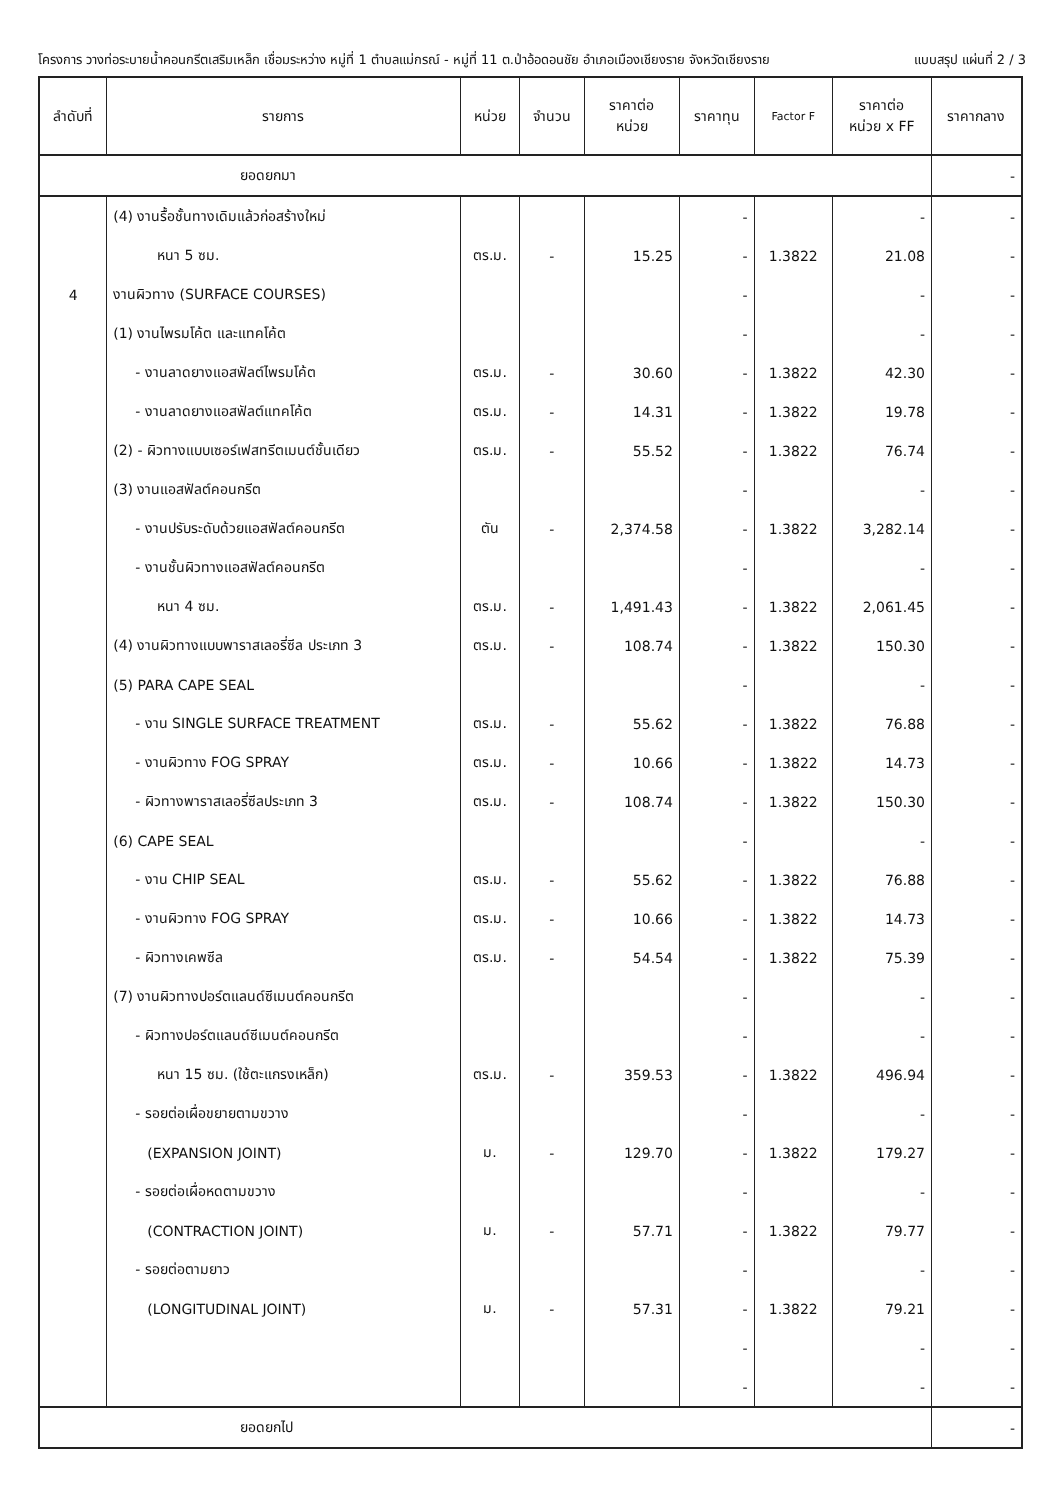โครงการ วางท่อระบายน้ำคอนกรีตเสริมเหล็ก เชื่อมระหว่าง หมู่ที่ 1 ตำบลแม่กรณ์ - หมู่ที่ 11 ต.ป่าอ้อดอนชัย อำเภอเมืองเชียงราย จังหวัดเชียงราย แบบสรุป แผ่นที่ 2 / 3
| ลำดับที่ | รายการ | หน่วย | จำนวน | ราคาต่อ หน่วย | ราคาทุน | Factor F | ราคาต่อ หน่วย x FF | ราคากลาง |
| --- | --- | --- | --- | --- | --- | --- | --- | --- |
| ยอดยกมา | | | | | | | | - |
| | (4) งานรื้อชั้นทางเดิมแล้วก่อสร้างใหม่ | | | | - | | - | - |
| | หนา 5 ซม. | ตร.ม. | - | 15.25 | - | 1.3822 | 21.08 | - |
| 4 | งานผิวทาง (SURFACE COURSES) | | | | - | | - | - |
| | (1) งานไพรมโค้ต และแทคโค้ต | | | | - | | - | - |
| | - งานลาดยางแอสฟัลต์ไพรมโค้ต | ตร.ม. | - | 30.60 | - | 1.3822 | 42.30 | - |
| | - งานลาดยางแอสฟัลต์แทคโค้ต | ตร.ม. | - | 14.31 | - | 1.3822 | 19.78 | - |
| | (2) - ผิวทางแบบเซอร์เฟสทรีตเมนต์ชั้นเดียว | ตร.ม. | - | 55.52 | - | 1.3822 | 76.74 | - |
| | (3) งานแอสฟัลต์คอนกรีต | | | | - | | - | - |
| | - งานปรับระดับด้วยแอสฟัลต์คอนกรีต | ตัน | - | 2,374.58 | - | 1.3822 | 3,282.14 | - |
| | - งานชั้นผิวทางแอสฟัลต์คอนกรีต | | | | - | | - | - |
| | หนา 4 ซม. | ตร.ม. | - | 1,491.43 | - | 1.3822 | 2,061.45 | - |
| | (4) งานผิวทางแบบพาราสเลอรี่ซีล ประเภท 3 | ตร.ม. | - | 108.74 | - | 1.3822 | 150.30 | - |
| | (5) PARA CAPE SEAL | | | | - | | - | - |
| | - งาน SINGLE SURFACE TREATMENT | ตร.ม. | - | 55.62 | - | 1.3822 | 76.88 | - |
| | - งานผิวทาง FOG SPRAY | ตร.ม. | - | 10.66 | - | 1.3822 | 14.73 | - |
| | - ผิวทางพาราสเลอรี่ซีลประเภท 3 | ตร.ม. | - | 108.74 | - | 1.3822 | 150.30 | - |
| | (6) CAPE SEAL | | | | - | | - | - |
| | - งาน CHIP SEAL | ตร.ม. | - | 55.62 | - | 1.3822 | 76.88 | - |
| | - งานผิวทาง FOG SPRAY | ตร.ม. | - | 10.66 | - | 1.3822 | 14.73 | - |
| | - ผิวทางเคพซีล | ตร.ม. | - | 54.54 | - | 1.3822 | 75.39 | - |
| | (7) งานผิวทางปอร์ตแลนด์ซีเมนต์คอนกรีต | | | | - | | - | - |
| | - ผิวทางปอร์ตแลนด์ซีเมนต์คอนกรีต | | | | - | | - | - |
| | หนา 15 ซม. (ใช้ตะแกรงเหล็ก) | ตร.ม. | - | 359.53 | - | 1.3822 | 496.94 | - |
| | - รอยต่อเผื่อขยายตามขวาง | | | | - | | - | - |
| | (EXPANSION JOINT) | ม. | - | 129.70 | - | 1.3822 | 179.27 | - |
| | - รอยต่อเผื่อหดตามขวาง | | | | - | | - | - |
| | (CONTRACTION JOINT) | ม. | - | 57.71 | - | 1.3822 | 79.77 | - |
| | - รอยต่อตามยาว | | | | - | | - | - |
| | (LONGITUDINAL JOINT) | ม. | - | 57.31 | - | 1.3822 | 79.21 | - |
| | | | | | - | | - | - |
| | | | | | - | | - | - |
| ยอดยกไป | | | | | | | | - |